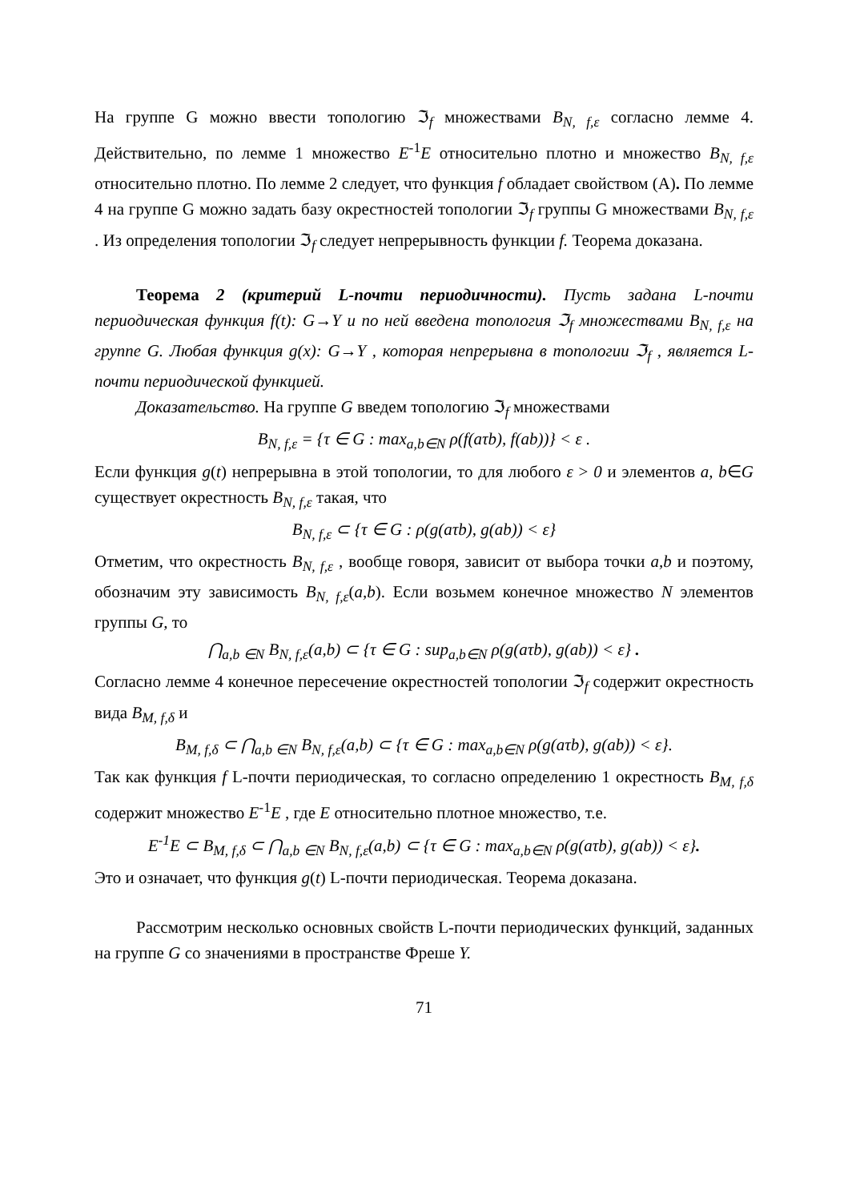На группе G можно ввести топологию ℑ<sub>f</sub> множествами B<sub>N, f,ε</sub> согласно лемме 4. Действительно, по лемме 1 множество E<sup>-1</sup>E относительно плотно и множество B<sub>N, f,ε</sub> относительно плотно. По лемме 2 следует, что функция f обладает свойством (A). По лемме 4 на группе G можно задать базу окрестностей топологии ℑ<sub>f</sub> группы G множествами B<sub>N, f,ε</sub> . Из определения топологии ℑ<sub>f</sub> следует непрерывность функции f. Теорема доказана.
Теорема 2 (критерий L-почти периодичности). Пусть задана L-почти периодическая функция f(t): G→Y и по ней введена топология ℑ<sub>f</sub> множествами B<sub>N, f,ε</sub> на группе G. Любая функция g(x): G→Y , которая непрерывна в топологии ℑ<sub>f</sub> , является L-почти периодической функцией.
Доказательство. На группе G введем топологию ℑ<sub>f</sub> множествами
B<sub>N, f,ε</sub> = {τ ∈ G : max<sub>a,b∈N</sub> ρ(f(aτb), f(ab))} < ε .
Если функция g(t) непрерывна в этой топологии, то для любого ε > 0 и элементов a, b∈G существует окрестность B<sub>N, f,ε</sub> такая, что
B<sub>N, f,ε</sub> ⊂ {τ ∈ G : ρ(g(aτb), g(ab)) < ε}
Отметим, что окрестность B<sub>N, f,ε</sub> , вообще говоря, зависит от выбора точки a,b и поэтому, обозначим эту зависимость B<sub>N, f,ε</sub>(a,b). Если возьмем конечное множество N элементов группы G, то
⋂<sub>a,b ∈N</sub> B<sub>N, f,ε</sub>(a,b) ⊂ {τ ∈ G : sup<sub>a,b∈N</sub> ρ(g(aτb), g(ab)) < ε} .
Согласно лемме 4 конечное пересечение окрестностей топологии ℑ<sub>f</sub> содержит окрестность вида B<sub>M, f,δ</sub> и
B<sub>M, f,δ</sub> ⊂ ⋂<sub>a,b ∈N</sub> B<sub>N, f,ε</sub>(a,b) ⊂ {τ ∈ G : max<sub>a,b∈N</sub> ρ(g(aτb), g(ab)) < ε}.
Так как функция f L-почти периодическая, то согласно определению 1 окрестность B<sub>M, f,δ</sub> содержит множество E<sup>-1</sup>E , где E относительно плотное множество, т.е.
E<sup>-1</sup>E ⊂ B<sub>M, f,δ</sub> ⊂ ⋂<sub>a,b ∈N</sub> B<sub>N, f,ε</sub>(a,b) ⊂ {τ ∈ G : max<sub>a,b∈N</sub> ρ(g(aτb), g(ab)) < ε}.
Это и означает, что функция g(t) L-почти периодическая. Теорема доказана.
Рассмотрим несколько основных свойств L-почти периодических функций, заданных на группе G со значениями в пространстве Фреше Y.
71